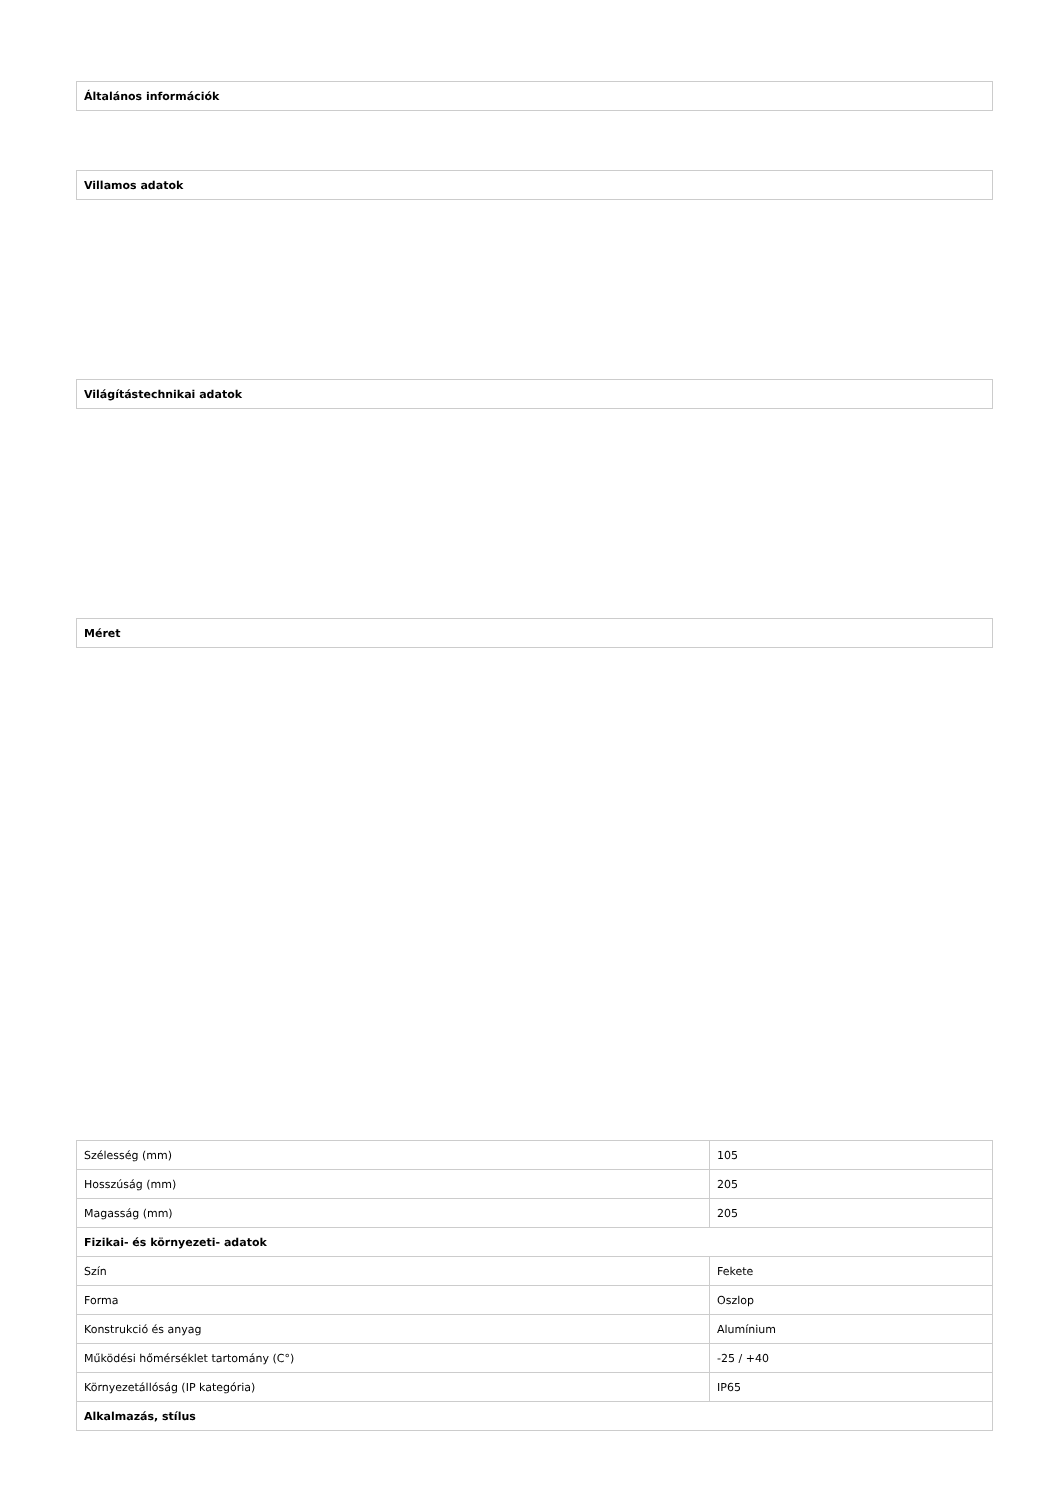| Általános információk |
| Villamos adatok |
| Világítástechnikai adatok |
| Méret |
| Szélesség (mm) | 105 |
| Hosszúság (mm) | 205 |
| Magasság (mm) | 205 |
| Fizikai- és környezeti- adatok | |
| Szín | Fekete |
| Forma | Oszlop |
| Konstrukció és anyag | Alumínium |
| Működési hőmérséklet tartomány (C°) | -25 / +40 |
| Környezetállóság (IP kategória) | IP65 |
| Alkalmazás, stílus | |